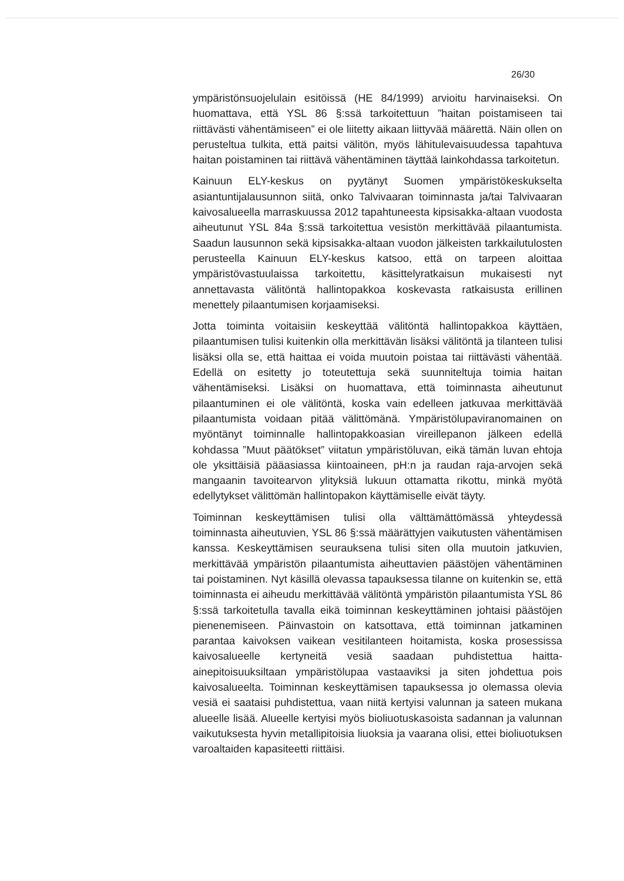26/30
ympäristönsuojelulain esitöissä (HE 84/1999) arvioitu harvinaiseksi. On huomattava, että YSL 86 §:ssä tarkoitettuun ”haitan poistamiseen tai riittävästi vähentämiseen” ei ole liitetty aikaan liittyvää määrettä. Näin ollen on perusteltua tulkita, että paitsi välitön, myös lähitulevaisuudessa tapahtuva haitan poistaminen tai riittävä vähentäminen täyttää lainkohdassa tarkoitetun.
Kainuun ELY-keskus on pyytänyt Suomen ympäristökeskukselta asiantuntijalausunnon siitä, onko Talvivaaran toiminnasta ja/tai Talvivaaran kaivosalueella marraskuussa 2012 tapahtuneesta kipsisakka-altaan vuodosta aiheutunut YSL 84a §:ssä tarkoitettua vesistön merkittävää pilaantumista. Saadun lausunnon sekä kipsisakka-altaan vuodon jälkeisten tarkkailutulosten perusteella Kainuun ELY-keskus katsoo, että on tarpeen aloittaa ympäristövastuulaissa tarkoitettu, käsittelyratkaisun mukaisesti nyt annettavasta välitöntä hallintopakkoa koskevasta ratkaisusta erillinen menettely pilaantumisen korjaamiseksi.
Jotta toiminta voitaisiin keskeyttää välitöntä hallintopakkoa käyttäen, pilaantumisen tulisi kuitenkin olla merkittävän lisäksi välitöntä ja tilanteen tulisi lisäksi olla se, että haittaa ei voida muutoin poistaa tai riittävästi vähentää. Edellä on esitetty jo toteutettuja sekä suunniteltuja toimia haitan vähentämiseksi. Lisäksi on huomattava, että toiminnasta aiheutunut pilaantuminen ei ole välitöntä, koska vain edelleen jatkuvaa merkittävää pilaantumista voidaan pitää välittömänä. Ympäristölupaviranomainen on myöntänyt toiminnalle hallintopakkoasian vireillepanon jälkeen edellä kohdassa ”Muut päätökset” viitatun ympäristöluvan, eikä tämän luvan ehtoja ole yksittäisiä pääasiassa kiintoaineen, pH:n ja raudan raja-arvojen sekä mangaanin tavoitearvon ylityksiä lukuun ottamatta rikottu, minkä myötä edellytykset välittömän hallintopakon käyttämiselle eivät täyty.
Toiminnan keskeyttämisen tulisi olla välttämättömässä yhteydessä toiminnasta aiheutuvien, YSL 86 §:ssä määrättyjen vaikutusten vähentämisen kanssa. Keskeyttämisen seurauksena tulisi siten olla muutoin jatkuvien, merkittävää ympäristön pilaantumista aiheuttavien päästöjen vähentäminen tai poistaminen. Nyt käsillä olevassa tapauksessa tilanne on kuitenkin se, että toiminnasta ei aiheudu merkittävää välitöntä ympäristön pilaantumista YSL 86 §:ssä tarkoitetulla tavalla eikä toiminnan keskeyttäminen johtaisi päästöjen pienenemiseen. Päinvastoin on katsottava, että toiminnan jatkaminen parantaa kaivoksen vaikean vesitilanteen hoitamista, koska prosessissa kaivosalueelle kertyneitä vesiä saadaan puhdistettua haitta-ainepitoisuuksiltaan ympäristölupaa vastaaviksi ja siten johdettua pois kaivosalueelta. Toiminnan keskeyttämisen tapauksessa jo olemassa olevia vesiä ei saataisi puhdistettua, vaan niitä kertyisi valunnan ja sateen mukana alueelle lisää. Alueelle kertyisi myös bioliuotuskasoista sadannan ja valunnan vaikutuksesta hyvin metallipitoisia liuoksia ja vaarana olisi, ettei bioliuotuksen varoaltaiden kapasiteetti riittäisi.